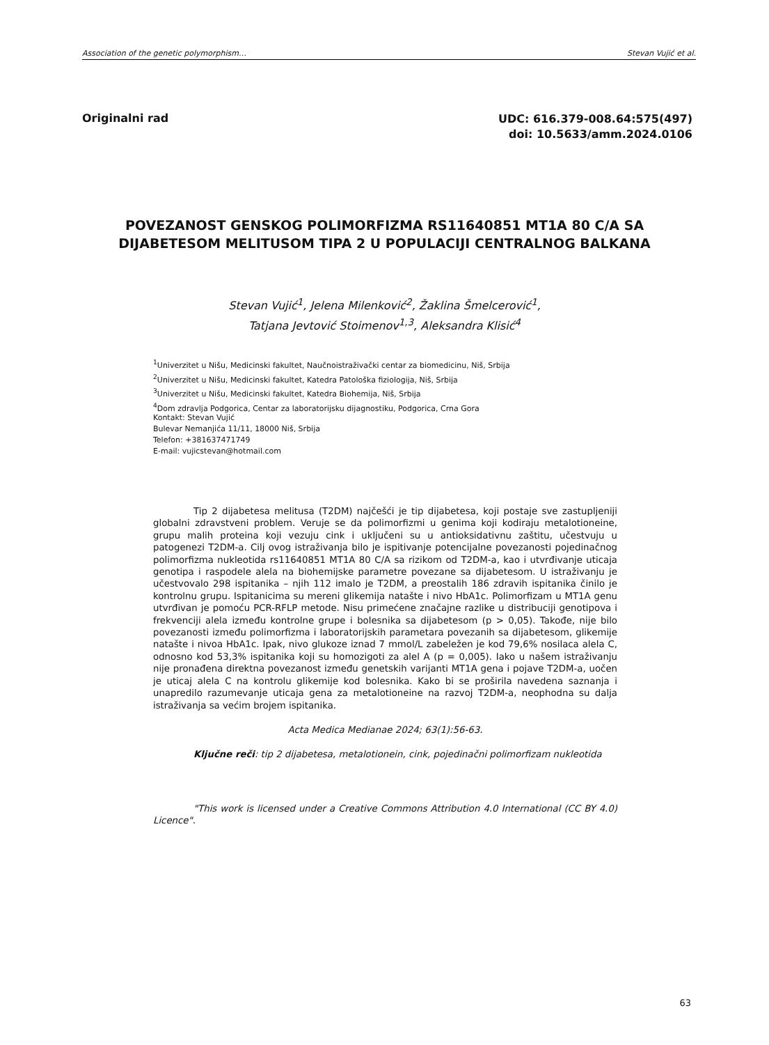Association of the genetic polymorphism… Stevan Vujić et al.
Originalni rad
UDC: 616.379-008.64:575(497)
doi: 10.5633/amm.2024.0106
POVEZANOST GENSKOG POLIMORFIZMA RS11640851 MT1A 80 C/A SA DIJABETESOM MELITUSOM TIPA 2 U POPULACIJI CENTRALNOG BALKANA
Stevan Vujić<sup>1</sup>, Jelena Milenković<sup>2</sup>, Žaklina Šmelcerović<sup>1</sup>,
Tatjana Jevtović Stoimenov<sup>1,3</sup>, Aleksandra Klisić<sup>4</sup>
<sup>1</sup> Univerzitet u Nišu, Medicinski fakultet, Naučnoistraživački centar za biomedicinu, Niš, Srbija
<sup>2</sup> Univerzitet u Nišu, Medicinski fakultet, Katedra Patološka fiziologija, Niš, Srbija
<sup>3</sup> Univerzitet u Nišu, Medicinski fakultet, Katedra Biohemija, Niš, Srbija
<sup>4</sup> Dom zdravlja Podgorica, Centar za laboratorijsku dijagnostiku, Podgorica, Crna Gora
Kontakt: Stevan Vujić
Bulevar Nemanjića 11/11, 18000 Niš, Srbija
Telefon: +381637471749
E-mail: vujicstevan@hotmail.com
Tip 2 dijabetesa melitusa (T2DM) najčešći je tip dijabetesa, koji postaje sve zastupljeniji globalni zdravstveni problem. Veruje se da polimorfizmi u genima koji kodiraju metalotioneine, grupu malih proteina koji vezuju cink i uključeni su u antioksidativnu zaštitu, učestvuju u patogenezi T2DM-a. Cilj ovog istraživanja bilo je ispitivanje potencijalne povezanosti pojedinačnog polimorfizma nukleotida rs11640851 MT1A 80 C/A sa rizikom od T2DM-a, kao i utvrđivanje uticaja genotipa i raspodele alela na biohemijske parametre povezane sa dijabetesom. U istraživanju je učestvovalo 298 ispitanika – njih 112 imalo je T2DM, a preostalih 186 zdravih ispitanika činilo je kontrolnu grupu. Ispitanicima su mereni glikemija natašte i nivo HbA1c. Polimorfizam u MT1A genu utvrđivan je pomoću PCR-RFLP metode. Nisu primećene značajne razlike u distribuciji genotipova i frekvenciji alela između kontrolne grupe i bolesnika sa dijabetesom (p > 0,05). Takođe, nije bilo povezanosti između polimorfizma i laboratorijskih parametara povezanih sa dijabetesom, glikemije natašte i nivoa HbA1c. Ipak, nivo glukoze iznad 7 mmol/L zabeležen je kod 79,6% nosilaca alela C, odnosno kod 53,3% ispitanika koji su homozigoti za alel A (p = 0,005). Iako u našem istraživanju nije pronađena direktna povezanost između genetskih varijanti MT1A gena i pojave T2DM-a, uočen je uticaj alela C na kontrolu glikemije kod bolesnika. Kako bi se proširila navedena saznanja i unapredilo razumevanje uticaja gena za metalotioneine na razvoj T2DM-a, neophodna su dalja istraživanja sa većim brojem ispitanika.
Acta Medica Medianae 2024; 63(1):56-63.
Ključne reči: tip 2 dijabetesa, metalotionein, cink, pojedinačni polimorfizam nukleotida
"This work is licensed under a Creative Commons Attribution 4.0 International (CC BY 4.0) Licence".
63